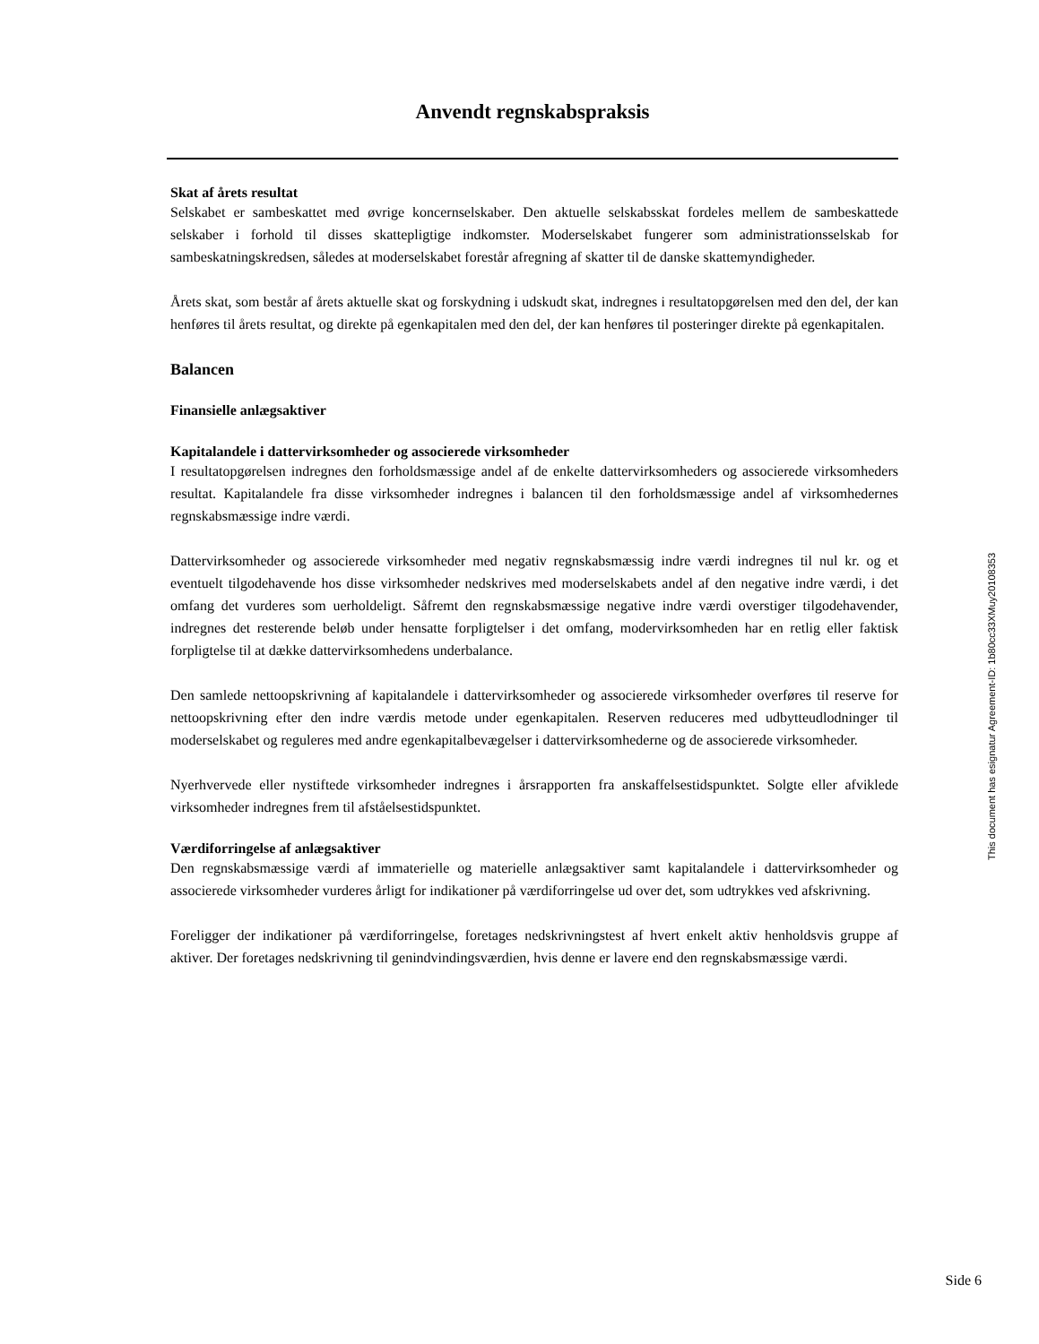Anvendt regnskabspraksis
Skat af årets resultat
Selskabet er sambeskattet med øvrige koncernselskaber. Den aktuelle selskabsskat fordeles mellem de sambeskattede selskaber i forhold til disses skattepligtige indkomster. Moderselskabet fungerer som administrationsselskab for sambeskatningskredsen, således at moderselskabet forestår afregning af skatter til de danske skattemyndigheder.
Årets skat, som består af årets aktuelle skat og forskydning i udskudt skat, indregnes i resultatopgørelsen med den del, der kan henføres til årets resultat, og direkte på egenkapitalen med den del, der kan henføres til posteringer direkte på egenkapitalen.
Balancen
Finansielle anlægsaktiver
Kapitalandele i dattervirksomheder og associerede virksomheder
I resultatopgørelsen indregnes den forholdsmæssige andel af de enkelte dattervirksomheders og associerede virksomheders resultat. Kapitalandele fra disse virksomheder indregnes i balancen til den forholdsmæssige andel af virksomhedernes regnskabsmæssige indre værdi.
Dattervirksomheder og associerede virksomheder med negativ regnskabsmæssig indre værdi indregnes til nul kr. og et eventuelt tilgodehavende hos disse virksomheder nedskrives med moderselskabets andel af den negative indre værdi, i det omfang det vurderes som uerholdeligt. Såfremt den regnskabsmæssige negative indre værdi overstiger tilgodehavender, indregnes det resterende beløb under hensatte forpligtelser i det omfang, modervirksomheden har en retlig eller faktisk forpligtelse til at dække dattervirksomhedens underbalance.
Den samlede nettoopskrivning af kapitalandele i dattervirksomheder og associerede virksomheder overføres til reserve for nettoopskrivning efter den indre værdis metode under egenkapitalen. Reserven reduceres med udbytteudlodninger til moderselskabet og reguleres med andre egenkapitalbevægelser i dattervirksomhederne og de associerede virksomheder.
Nyerhvervede eller nystiftede virksomheder indregnes i årsrapporten fra anskaffelsestidspunktet. Solgte eller afviklede virksomheder indregnes frem til afståelsestidspunktet.
Værdiforringelse af anlægsaktiver
Den regnskabsmæssige værdi af immaterielle og materielle anlægsaktiver samt kapitalandele i dattervirksomheder og associerede virksomheder vurderes årligt for indikationer på værdiforringelse ud over det, som udtrykkes ved afskrivning.
Foreligger der indikationer på værdiforringelse, foretages nedskrivningstest af hvert enkelt aktiv henholdsvis gruppe af aktiver. Der foretages nedskrivning til genindvindingsværdien, hvis denne er lavere end den regnskabsmæssige værdi.
This document has esignatur Agreement-ID: 1b80cc33XMuy20108353
Side 6